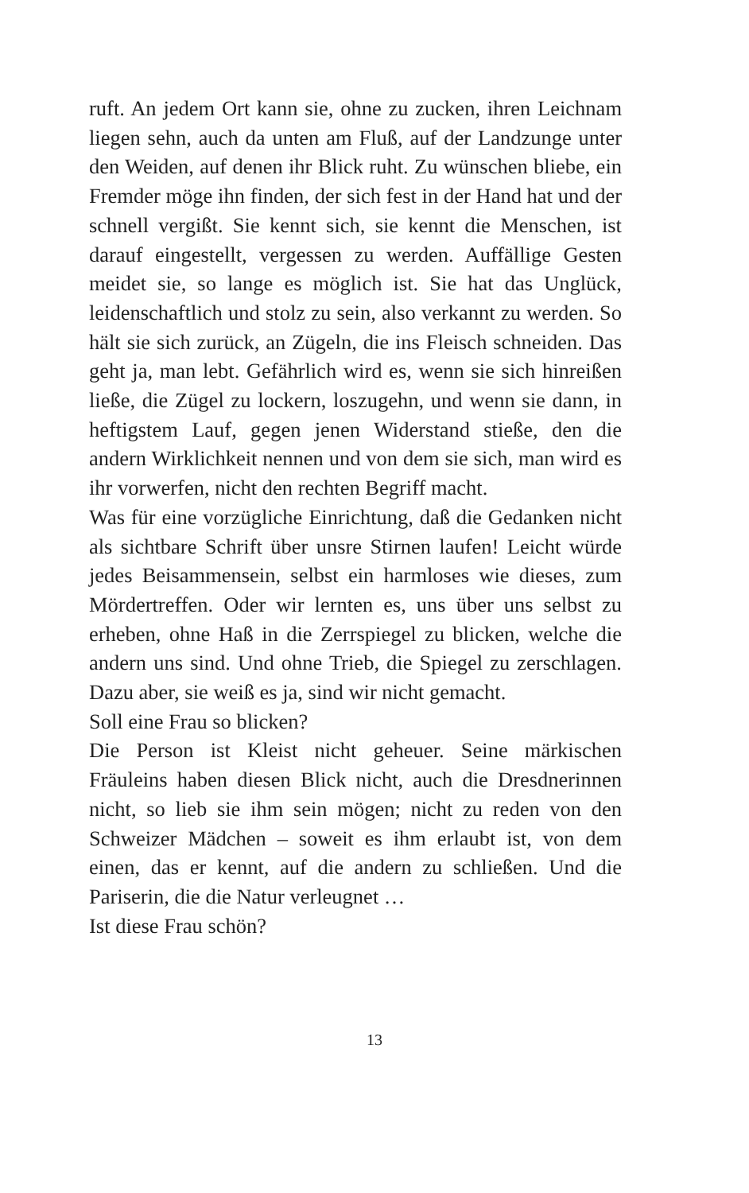ruft. An jedem Ort kann sie, ohne zu zucken, ihren Leichnam liegen sehn, auch da unten am Fluß, auf der Landzunge unter den Weiden, auf denen ihr Blick ruht. Zu wünschen bliebe, ein Fremder möge ihn finden, der sich fest in der Hand hat und der schnell vergißt. Sie kennt sich, sie kennt die Menschen, ist darauf eingestellt, vergessen zu werden. Auffällige Gesten meidet sie, so lange es möglich ist. Sie hat das Unglück, leidenschaftlich und stolz zu sein, also verkannt zu werden. So hält sie sich zurück, an Zügeln, die ins Fleisch schneiden. Das geht ja, man lebt. Gefährlich wird es, wenn sie sich hinreißen ließe, die Zügel zu lockern, loszugehn, und wenn sie dann, in heftigstem Lauf, gegen jenen Widerstand stieße, den die andern Wirklichkeit nennen und von dem sie sich, man wird es ihr vorwerfen, nicht den rechten Begriff macht.
Was für eine vorzügliche Einrichtung, daß die Gedanken nicht als sichtbare Schrift über unsre Stirnen laufen! Leicht würde jedes Beisammensein, selbst ein harmloses wie dieses, zum Mördertreffen. Oder wir lernten es, uns über uns selbst zu erheben, ohne Haß in die Zerrspiegel zu blicken, welche die andern uns sind. Und ohne Trieb, die Spiegel zu zerschlagen. Dazu aber, sie weiß es ja, sind wir nicht gemacht.
Soll eine Frau so blicken?
Die Person ist Kleist nicht geheuer. Seine märkischen Fräuleins haben diesen Blick nicht, auch die Dresdnerinnen nicht, so lieb sie ihm sein mögen; nicht zu reden von den Schweizer Mädchen – soweit es ihm erlaubt ist, von dem einen, das er kennt, auf die andern zu schließen. Und die Pariserin, die die Natur verleugnet …
Ist diese Frau schön?
13